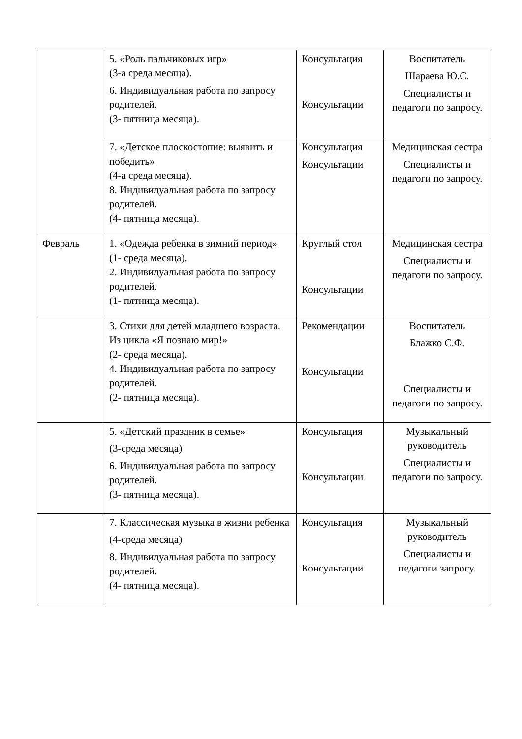| | 5. «Роль пальчиковых игр» (3-а среда месяца). 6. Индивидуальная работа по запросу родителей. (3- пятница месяца). | Консультация Консультации | Воспитатель Шараева Ю.С. Специалисты и педагоги по запросу. |
| | 7. «Детское плоскостопие: выявить и победить» (4-а среда месяца). 8. Индивидуальная работа по запросу родителей. (4- пятница месяца). | Консультация Консультации | Медицинская сестра Специалисты и педагоги по запросу. |
| Февраль | 1. «Одежда ребенка в зимний период» (1- среда месяца). 2. Индивидуальная работа по запросу родителей. (1- пятница месяца). | Круглый стол Консультации | Медицинская сестра Специалисты и педагоги по запросу. |
| | 3. Стихи для детей младшего возраста. Из цикла «Я познаю мир!» (2- среда месяца). 4. Индивидуальная работа по запросу родителей. (2- пятница месяца). | Рекомендации Консультации | Воспитатель Блажко С.Ф. Специалисты и педагоги по запросу. |
| | 5. «Детский праздник в семье» (3-среда месяца) 6. Индивидуальная работа по запросу родителей. (3- пятница месяца). | Консультация Консультации | Музыкальный руководитель Специалисты и педагоги по запросу. |
| | 7. Классическая музыка в жизни ребенка (4-среда месяца) 8. Индивидуальная работа по запросу родителей. (4- пятница месяца). | Консультация Консультации | Музыкальный руководитель Специалисты и педагоги запросу. |